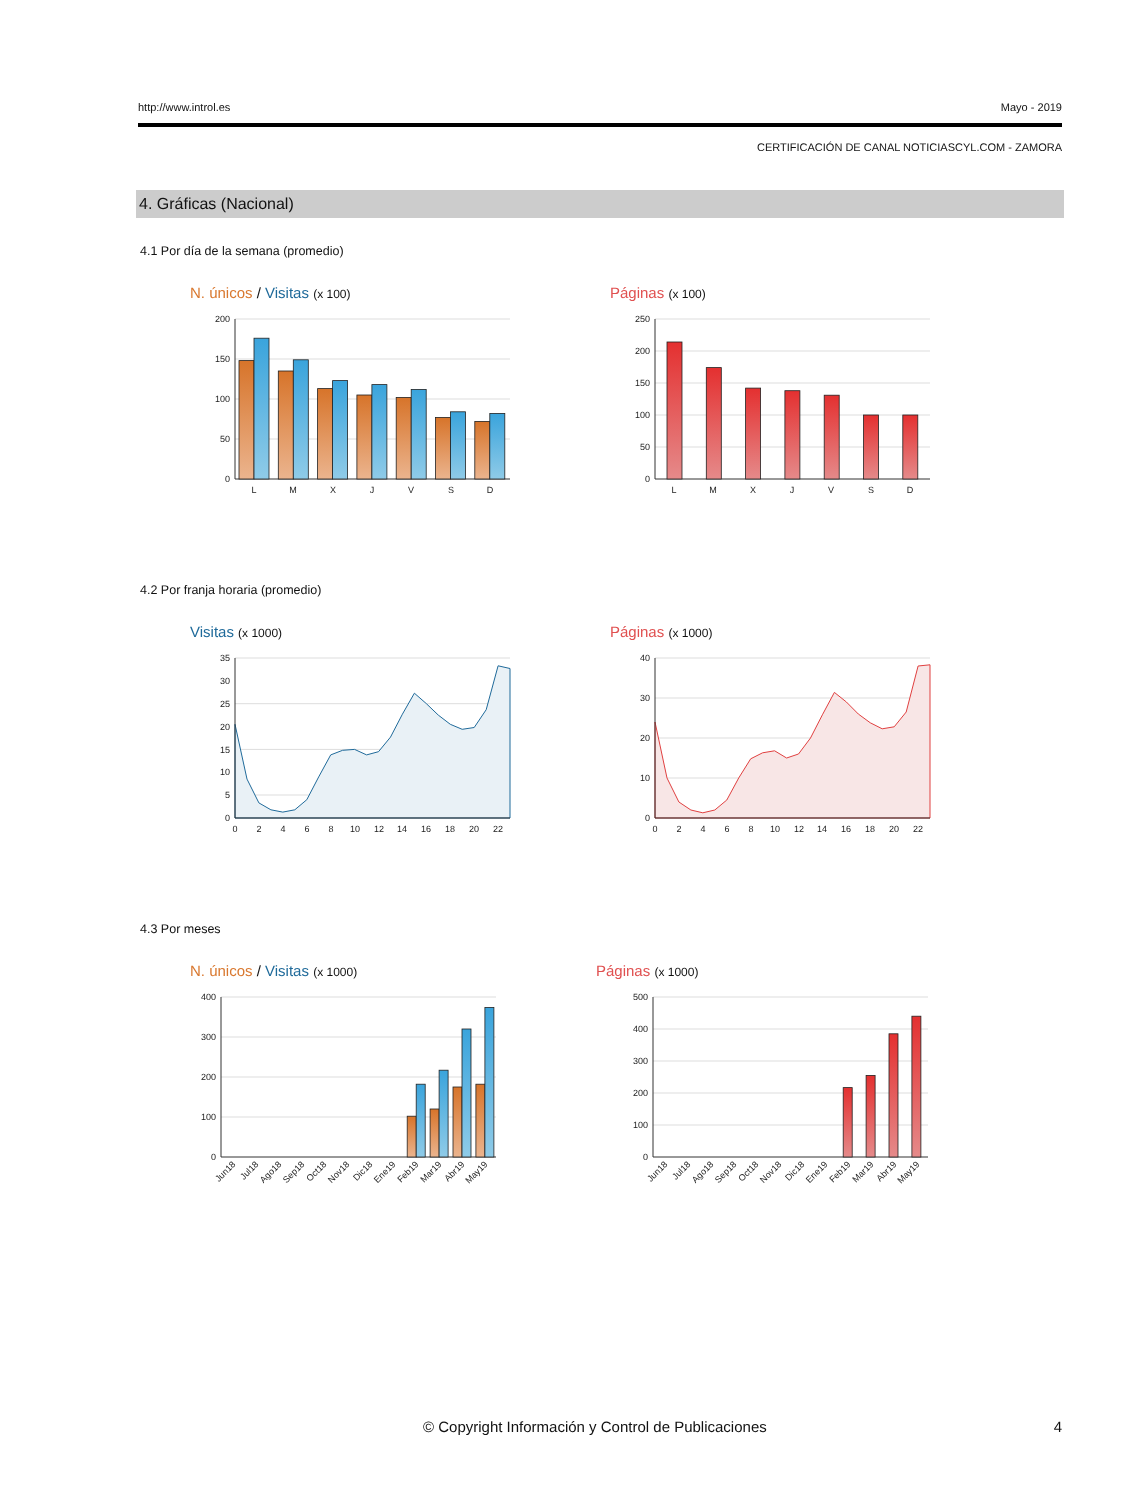http://www.introl.es Mayo - 2019
CERTIFICACIÓN DE CANAL NOTICIASCYL.COM - ZAMORA
4. Gráficas (Nacional)
4.1 Por día de la semana (promedio)
N. únicos / Visitas (x 100)
200
150
100
50
0
L
M
X
J
V
S
D
Páginas (x 100)
250
200
150
100
50
0
L
M
X
J
V
S
D
4.2 Por franja horaria (promedio)
Visitas (x 1000)
35
30
25
20
15
10
5
0
0
2
4
6
8
10
12
14
16
18
20
22
Páginas (x 1000)
40
30
20
10
0
0
2
4
6
8
10
12
14
16
18
20
22
4.3 Por meses
N. únicos / Visitas (x 1000)
400
300
200
100
0
Jun18
Jul18
Ago18
Sep18
Oct18
Nov18
Dic18
Ene19
Feb19
Mar19
Abr19
May19
Páginas (x 1000)
500
400
300
200
100
0
Jun18
Jul18
Ago18
Sep18
Oct18
Nov18
Dic18
Ene19
Feb19
Mar19
Abr19
May19
© Copyright Información y Control de Publicaciones 4